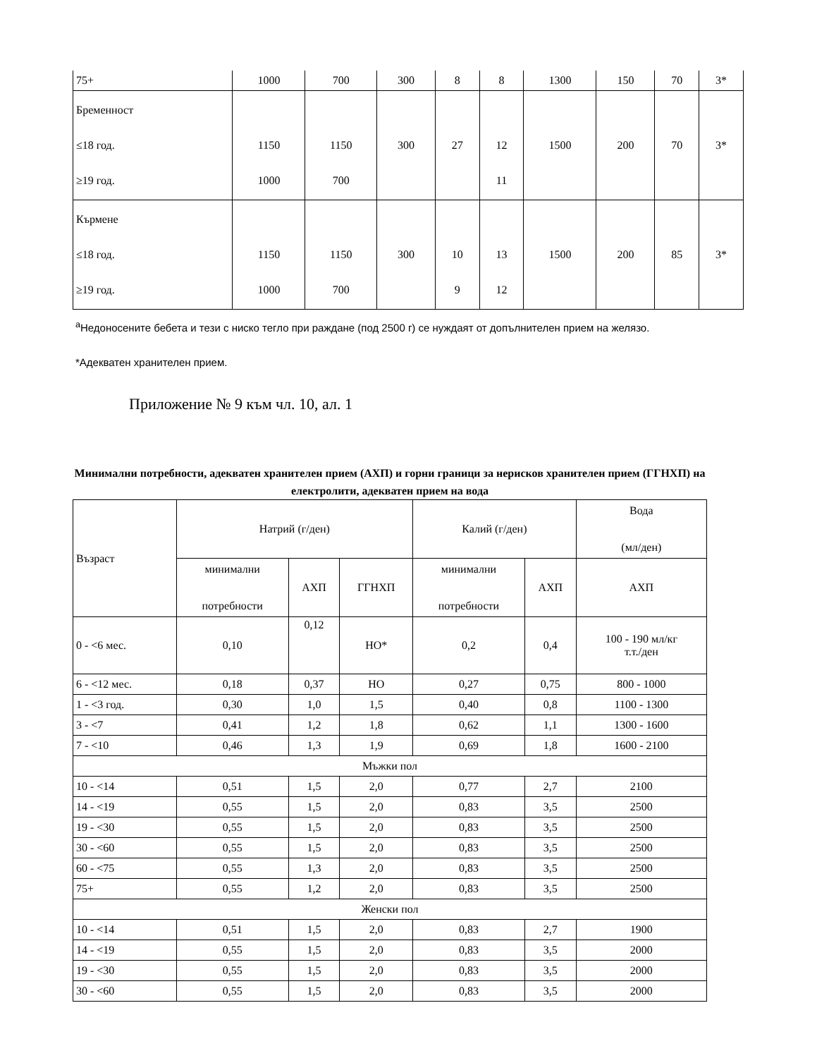| 75+ | 1000 | 700 | 300 | 8 | 8 | 1300 | 150 | 70 | 3* |
| Бременност ≤18 год. ≥19 год. | 1150 1000 | 1150 700 | 300 | 27 | 12 11 | 1500 | 200 | 70 | 3* |
| Кърмене ≤18 год. ≥19 год. | 1150 1000 | 1150 700 | 300 | 10 9 | 13 12 | 1500 | 200 | 85 | 3* |
<sup>a</sup> Недоносените бебета и тези с ниско тегло при раждане (под 2500 г) се нуждаят от допълнителен прием на желязо.
*Адекватен хранителен прием.
Приложение № 9 към чл. 10, ал. 1
Минимални потребности, адекватен хранителен прием (АХП) и горни граници за нерисков хранителен прием (ГГНХП) на електролити, адекватен прием на вода
| Възраст | Натрий (г/ден) | | | Калий (г/ден) | | Вода (мл/ден) |
| | минимални потребности | АХП | ГГНХП | минимални потребности | АХП | АХП |
| 0 - <6 мес. | 0,10 | 0,12 | НО* | 0,2 | 0,4 | 100 - 190 мл/кг т.т./ден |
| 6 - <12 мес. | 0,18 | 0,37 | НО | 0,27 | 0,75 | 800 - 1000 |
| 1 - <3 год. | 0,30 | 1,0 | 1,5 | 0,40 | 0,8 | 1100 - 1300 |
| 3 - <7 | 0,41 | 1,2 | 1,8 | 0,62 | 1,1 | 1300 - 1600 |
| 7 - <10 | 0,46 | 1,3 | 1,9 | 0,69 | 1,8 | 1600 - 2100 |
| Мъжки пол | | | | | | |
| 10 - <14 | 0,51 | 1,5 | 2,0 | 0,77 | 2,7 | 2100 |
| 14 - <19 | 0,55 | 1,5 | 2,0 | 0,83 | 3,5 | 2500 |
| 19 - <30 | 0,55 | 1,5 | 2,0 | 0,83 | 3,5 | 2500 |
| 30 - <60 | 0,55 | 1,5 | 2,0 | 0,83 | 3,5 | 2500 |
| 60 - <75 | 0,55 | 1,3 | 2,0 | 0,83 | 3,5 | 2500 |
| 75+ | 0,55 | 1,2 | 2,0 | 0,83 | 3,5 | 2500 |
| Женски пол | | | | | | |
| 10 - <14 | 0,51 | 1,5 | 2,0 | 0,83 | 2,7 | 1900 |
| 14 - <19 | 0,55 | 1,5 | 2,0 | 0,83 | 3,5 | 2000 |
| 19 - <30 | 0,55 | 1,5 | 2,0 | 0,83 | 3,5 | 2000 |
| 30 - <60 | 0,55 | 1,5 | 2,0 | 0,83 | 3,5 | 2000 |